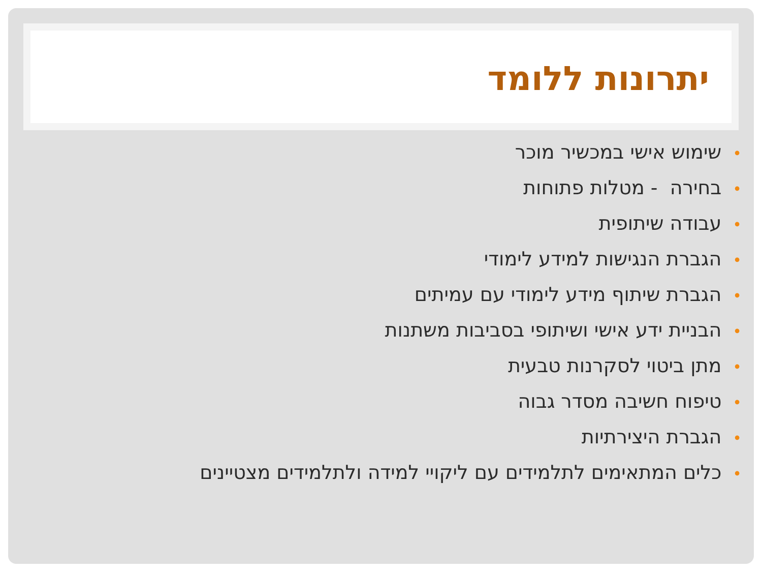יתרונות ללומד
•שימוש אישי במכשיר מוכר
•בחירה - מטלות פתוחות
•עבודה שיתופית
•הגברת הנגישות למידע לימודי
•הגברת שיתוף מידע לימודי עם עמיתים
•הבניית ידע אישי ושיתופי בסביבות משתנות
•מתן ביטוי לסקרנות טבעית
•טיפוח חשיבה מסדר גבוה
•הגברת היצירתיות
•כלים המתאימים לתלמידים עם ליקויי למידה ולתלמידים מצטיינים